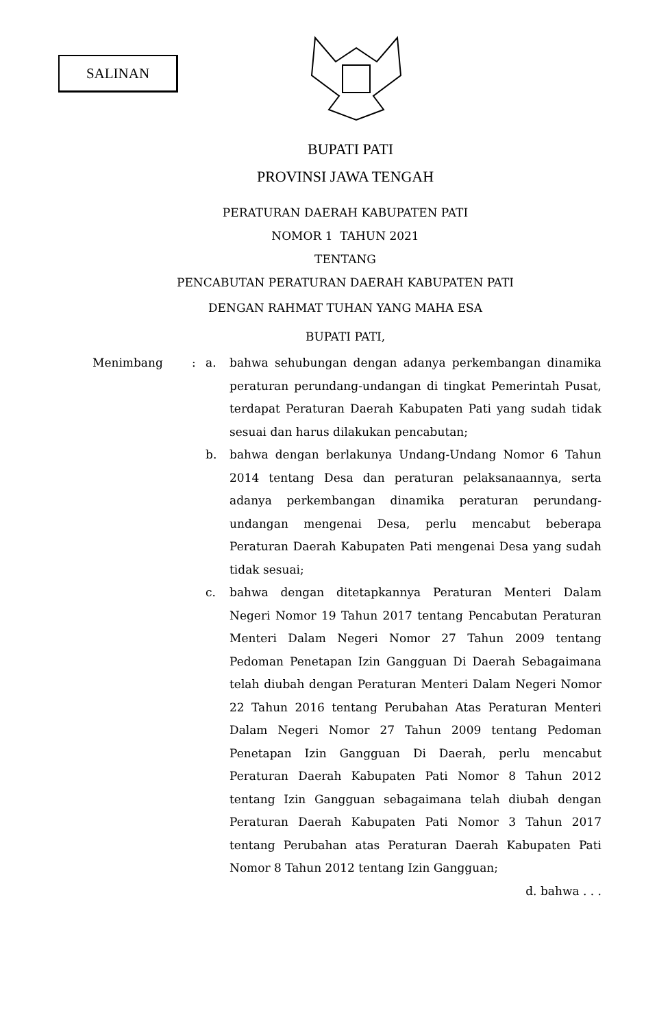SALINAN
BUPATI PATI
PROVINSI JAWA TENGAH
PERATURAN DAERAH KABUPATEN PATI
NOMOR 1 TAHUN 2021
TENTANG
PENCABUTAN PERATURAN DAERAH KABUPATEN PATI
DENGAN RAHMAT TUHAN YANG MAHA ESA
BUPATI PATI,
Menimbang : a. bahwa sehubungan dengan adanya perkembangan dinamika peraturan perundang-undangan di tingkat Pemerintah Pusat, terdapat Peraturan Daerah Kabupaten Pati yang sudah tidak sesuai dan harus dilakukan pencabutan;
b. bahwa dengan berlakunya Undang-Undang Nomor 6 Tahun 2014 tentang Desa dan peraturan pelaksanaannya, serta adanya perkembangan dinamika peraturan perundang-undangan mengenai Desa, perlu mencabut beberapa Peraturan Daerah Kabupaten Pati mengenai Desa yang sudah tidak sesuai;
c. bahwa dengan ditetapkannya Peraturan Menteri Dalam Negeri Nomor 19 Tahun 2017 tentang Pencabutan Peraturan Menteri Dalam Negeri Nomor 27 Tahun 2009 tentang Pedoman Penetapan Izin Gangguan Di Daerah Sebagaimana telah diubah dengan Peraturan Menteri Dalam Negeri Nomor 22 Tahun 2016 tentang Perubahan Atas Peraturan Menteri Dalam Negeri Nomor 27 Tahun 2009 tentang Pedoman Penetapan Izin Gangguan Di Daerah, perlu mencabut Peraturan Daerah Kabupaten Pati Nomor 8 Tahun 2012 tentang Izin Gangguan sebagaimana telah diubah dengan Peraturan Daerah Kabupaten Pati Nomor 3 Tahun 2017 tentang Perubahan atas Peraturan Daerah Kabupaten Pati Nomor 8 Tahun 2012 tentang Izin Gangguan;
d. bahwa . . .